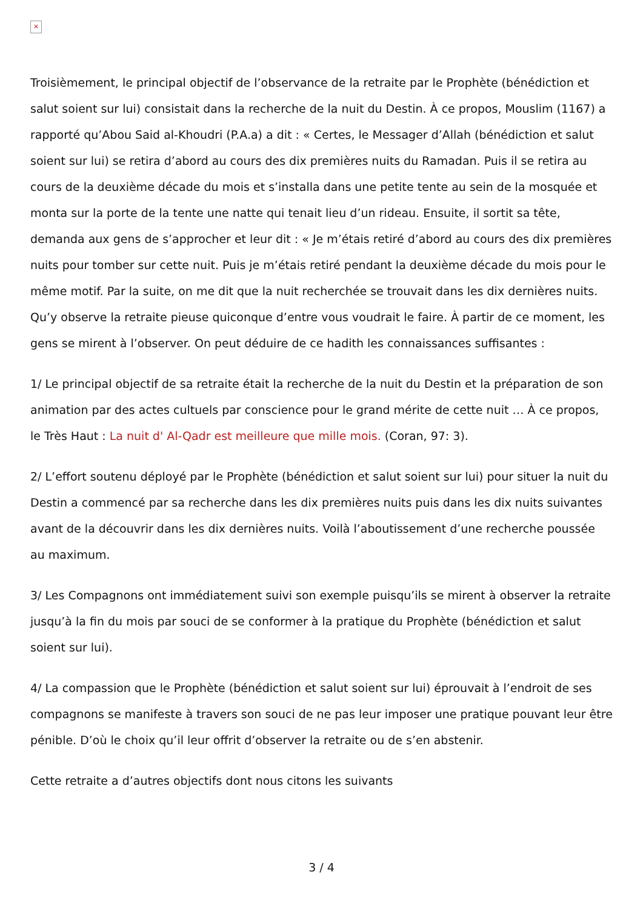×
Troisièmement, le principal objectif de l’observance de la retraite par le Prophète (bénédiction et salut soient sur lui) consistait dans la recherche de la nuit du Destin. À ce propos, Mouslim (1167) a rapporté qu’Abou Said al-Khoudri (P.A.a) a dit : « Certes, le Messager d’Allah (bénédiction et salut soient sur lui) se retira d’abord au cours des dix premières nuits du Ramadan. Puis il se retira au cours de la deuxième décade du mois et s’installa dans une petite tente au sein de la mosquée et monta sur la porte de la tente une natte qui tenait lieu d’un rideau. Ensuite, il sortit sa tête, demanda aux gens de s’approcher et leur dit : « Je m’étais retiré d’abord au cours des dix premières nuits pour tomber sur cette nuit. Puis je m’étais retiré pendant la deuxième décade du mois pour le même motif. Par la suite, on me dit que la nuit recherchée se trouvait dans les dix dernières nuits. Qu’y observe la retraite pieuse quiconque d’entre vous voudrait le faire. À partir de ce moment, les gens se mirent à l’observer. On peut déduire de ce hadith les connaissances suffisantes :
1/ Le principal objectif de sa retraite était la recherche de la nuit du Destin et la préparation de son animation par des actes cultuels par conscience pour le grand mérite de cette nuit … À ce propos, le Très Haut : La nuit d' Al-Qadr est meilleure que mille mois. (Coran, 97: 3).
2/ L’effort soutenu déployé par le Prophète (bénédiction et salut soient sur lui) pour situer la nuit du Destin a commencé par sa recherche dans les dix premières nuits puis dans les dix nuits suivantes avant de la découvrir dans les dix dernières nuits. Voilà l’aboutissement d’une recherche poussée au maximum.
3/ Les Compagnons ont immédiatement suivi son exemple puisqu’ils se mirent à observer la retraite jusqu’à la fin du mois par souci de se conformer à la pratique du Prophète (bénédiction et salut soient sur lui).
4/ La compassion que le Prophète (bénédiction et salut soient sur lui) éprouvait à l’endroit de ses compagnons se manifeste à travers son souci de ne pas leur imposer une pratique pouvant leur être pénible. D’où le choix qu’il leur offrit d’observer la retraite ou de s’en abstenir.
Cette retraite a d’autres objectifs dont nous citons les suivants
3 / 4